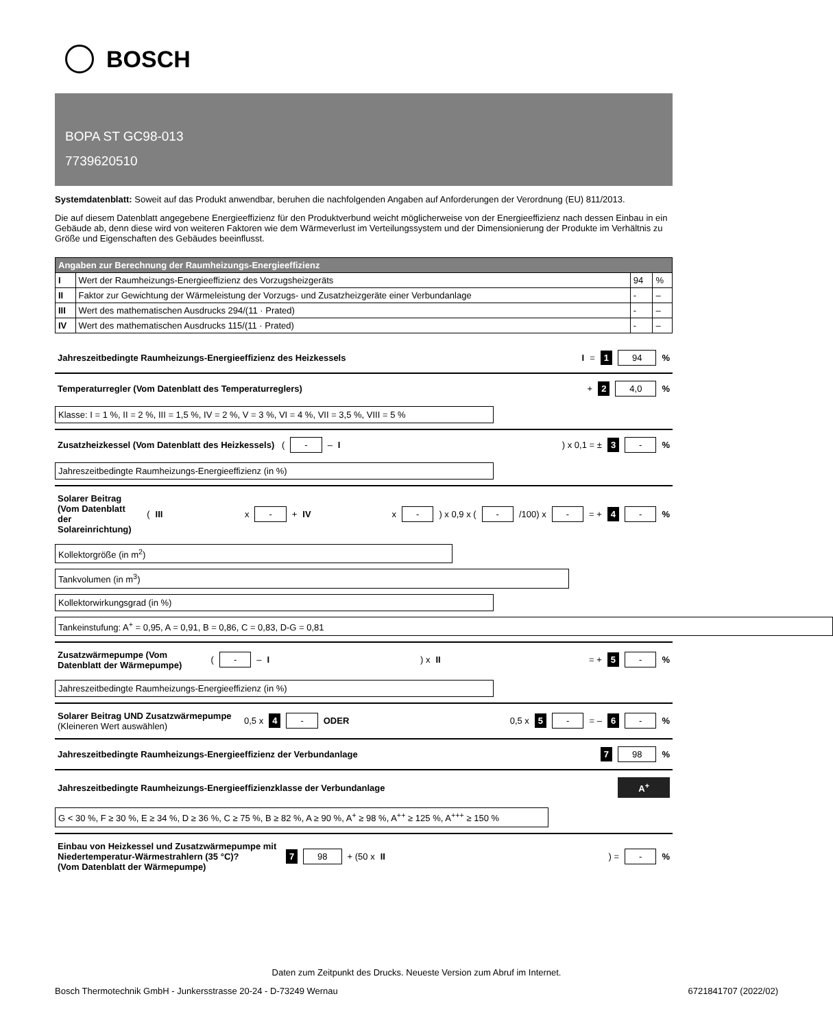BOSCH
BOPA ST GC98-013
7739620510
Systemdatenblatt: Soweit auf das Produkt anwendbar, beruhen die nachfolgenden Angaben auf Anforderungen der Verordnung (EU) 811/2013.
Die auf diesem Datenblatt angegebene Energieeffizienz für den Produktverbund weicht möglicherweise von der Energieeffizienz nach dessen Einbau in ein Gebäude ab, denn diese wird von weiteren Faktoren wie dem Wärmeverlust im Verteilungssystem und der Dimensionierung der Produkte im Verhältnis zu Größe und Eigenschaften des Gebäudes beeinflusst.
| Angaben zur Berechnung der Raumheizungs-Energieeffizienz | | | |
| --- | --- | --- | --- |
| I | Wert der Raumheizungs-Energieeffizienz des Vorzugsheizgeräts | 94 | % |
| II | Faktor zur Gewichtung der Wärmeleistung der Vorzugs- und Zusatzheizgeräte einer Verbundanlage | - | – |
| III | Wert des mathematischen Ausdrucks 294/(11 · Prated) | - | – |
| IV | Wert des mathematischen Ausdrucks 115/(11 · Prated) | - | – |
Jahreszeitbedingte Raumheizungs-Energieeffizienz des Heizkessels I = 1 94 %
Temperaturregler (Vom Datenblatt des Temperaturreglers) + 2 4,0 %
Klasse: I = 1 %, II = 2 %, III = 1,5 %, IV = 2 %, V = 3 %, VI = 4 %, VII = 3,5 %, VIII = 5 %
Zusatzheizkessel (Vom Datenblatt des Heizkessels) ( - – I) x 0,1 = ± 3 - %
Jahreszeitbedingte Raumheizungs-Energieeffizienz (in %)
Solarer Beitrag
(Vom Datenblatt der Solareinrichtung) (III x - + IV x - ) x 0,9 x ( - /100) x - = + 4 - %
Kollektorgröße (in m<sup>2</sup>)
Tankvolumen (in m<sup>3</sup>)
Kollektorwirkungsgrad (in %)
Tankeinstufung: A<sup>+</sup> = 0,95, A = 0,91, B = 0,86, C = 0,83, D-G = 0,81
Zusatzwärmepumpe (Vom Datenblatt der Wärmepumpe) ( - – I) x II = + 5 - %
Jahreszeitbedingte Raumheizungs-Energieeffizienz (in %)
Solarer Beitrag UND Zusatzwärmepumpe
(Kleineren Wert auswählen) 0,5 x 4 - ODER 0,5 x 5 - = – 6 - %
Jahreszeitbedingte Raumheizungs-Energieeffizienz der Verbundanlage 7 98 %
Jahreszeitbedingte Raumheizungs-Energieeffizienzklasse der Verbundanlage A<sup>+</sup>
G < 30 %, F ≥ 30 %, E ≥ 34 %, D ≥ 36 %, C ≥ 75 %, B ≥ 82 %, A ≥ 90 %, A<sup>+</sup> ≥ 98 %, A<sup>++</sup> ≥ 125 %, A<sup>+++</sup> ≥ 150 %
Einbau von Heizkessel und Zusatzwärmepumpe mit Niedertemperatur-Wärmestrahlern (35 °C)?
(Vom Datenblatt der Wärmepumpe) 7 98 + (50 x II) = - %
Daten zum Zeitpunkt des Drucks. Neueste Version zum Abruf im Internet.
Bosch Thermotechnik GmbH - Junkersstrasse 20-24 - D-73249 Wernau 6721841707 (2022/02)